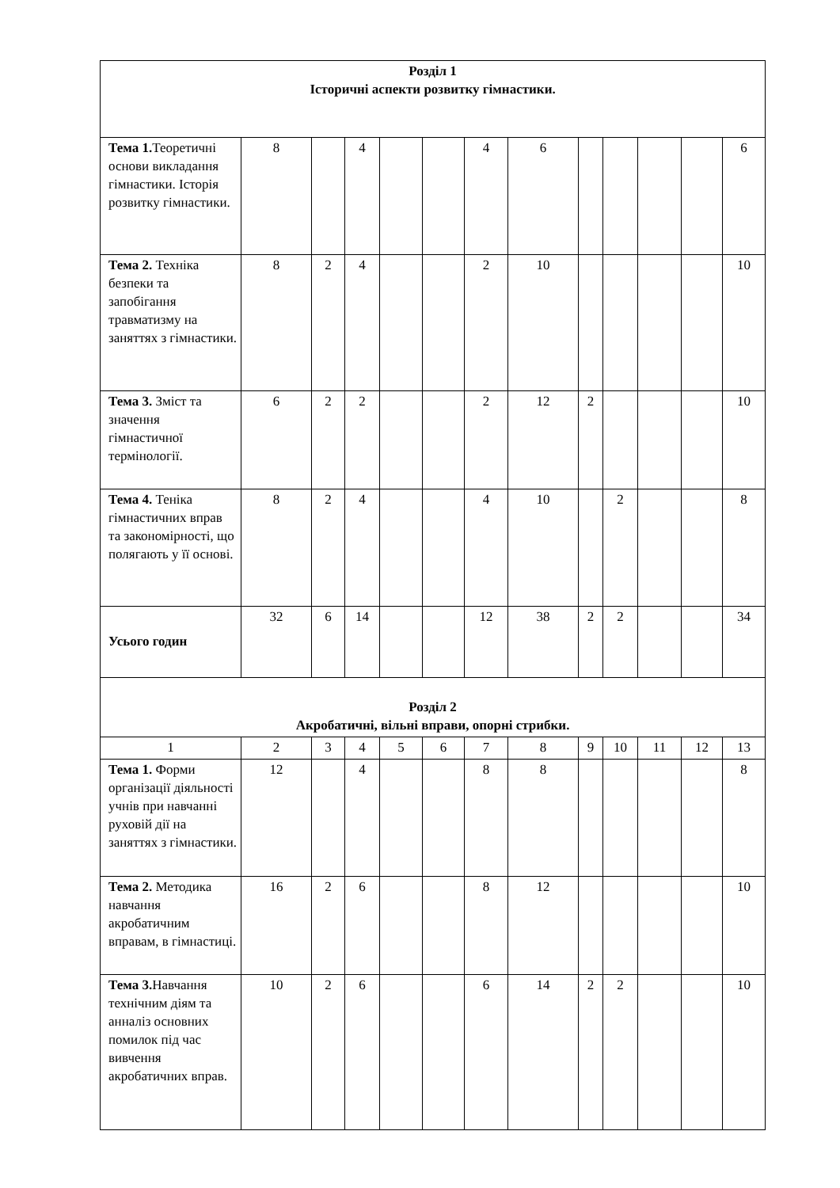| Розділ 1 Історичні аспекти розвитку гімнастики. | | | | | | | | | | | | |
| Тема 1. Теоретичні основи викладання гімнастики. Історія розвитку гімнастики. | 8 | | 4 | | | 4 | 6 | | | | | 6 |
| Тема 2. Техніка безпеки та запобігання травматизму на заняттях з гімнастики. | 8 | 2 | 4 | | | 2 | 10 | | | | | 10 |
| Тема 3. Зміст та значення гімнастичної термінології. | 6 | 2 | 2 | | | 2 | 12 | 2 | | | | 10 |
| Тема 4. Теніка гімнастичних вправ та закономірності, що полягають у її основі. | 8 | 2 | 4 | | | 4 | 10 | | 2 | | | 8 |
| Усього годин | 32 | 6 | 14 | | | 12 | 38 | 2 | 2 | | | 34 |
| Розділ 2 Акробатичні, вільні вправи, опорні стрибки. | | | | | | | | | | | | |
| 1 | 2 | 3 | 4 | 5 | 6 | 7 | 8 | 9 | 10 | 11 | 12 | 13 |
| Тема 1. Форми організації діяльності учнів при навчанні руховій дії на заняттях з гімнастики. | 12 | | 4 | | | 8 | 8 | | | | | 8 |
| Тема 2. Методика навчання акробатичним вправам, в гімнастиці. | 16 | 2 | 6 | | | 8 | 12 | | | | | 10 |
| Тема 3. Навчання технічним діям та анналіз основних помилок під час вивчення акробатичних вправ. | 10 | 2 | 6 | | | 6 | 14 | 2 | 2 | | | 10 |